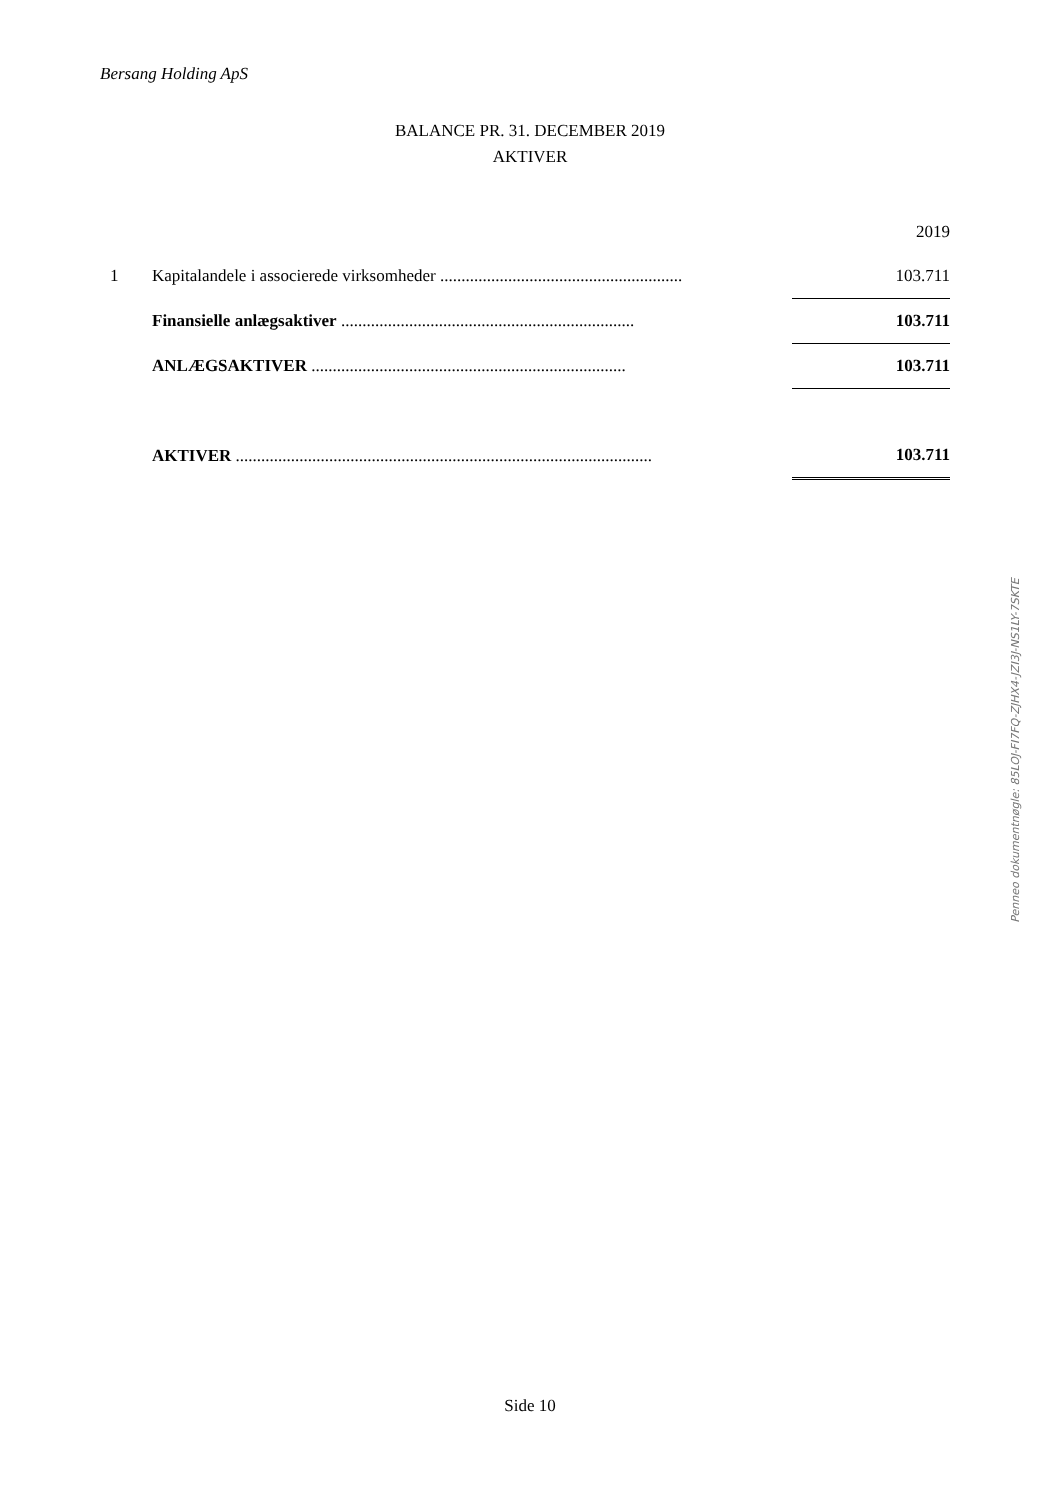Bersang Holding ApS
BALANCE PR. 31. DECEMBER 2019
AKTIVER
| | | | 2019 |
| 1 | Kapitalandele i associerede virksomheder ......................................................... | | 103.711 |
| | Finansielle anlægsaktiver ..................................................................... | | 103.711 |
| | ANLÆGSAKTIVER .......................................................................... | | 103.711 |
| | AKTIVER .................................................................................................. | | 103.711 |
Penneo dokumentnøgle: 85LOJ-FI7FQ-ZJHX4-JZI3J-NS1LY-7SKTE
Side 10